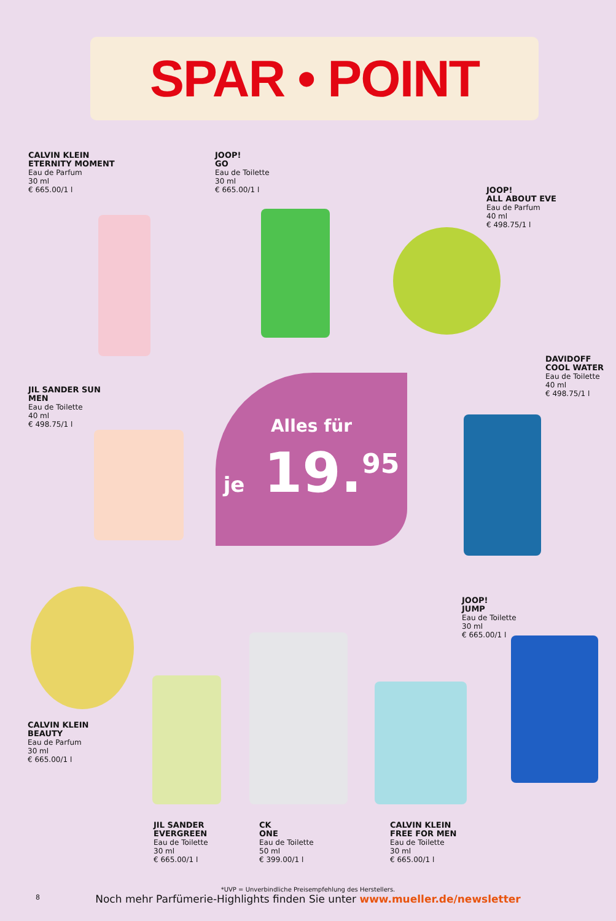SPAR • POINT
CALVIN KLEIN
ETERNITY MOMENT
Eau de Parfum
30 ml
€ 665.00/1 l
JOOP!
GO
Eau de Toilette
30 ml
€ 665.00/1 l
JOOP!
ALL ABOUT EVE
Eau de Parfum
40 ml
€ 498.75/1 l
DAVIDOFF
COOL WATER
Eau de Toilette
40 ml
€ 498.75/1 l
JIL SANDER SUN
MEN
Eau de Toilette
40 ml
€ 498.75/1 l
JOOP!
JUMP
Eau de Toilette
30 ml
€ 665.00/1 l
CALVIN KLEIN
BEAUTY
Eau de Parfum
30 ml
€ 665.00/1 l
JIL SANDER
EVERGREEN
Eau de Toilette
30 ml
€ 665.00/1 l
CK
ONE
Eau de Toilette
50 ml
€ 399.00/1 l
CALVIN KLEIN
FREE FOR MEN
Eau de Toilette
30 ml
€ 665.00/1 l
Alles für
je 19.<sup>95</sup>
*UVP = Unverbindliche Preisempfehlung des Herstellers.
Noch mehr Parfümerie-Highlights finden Sie unter www.mueller.de/newsletter
8